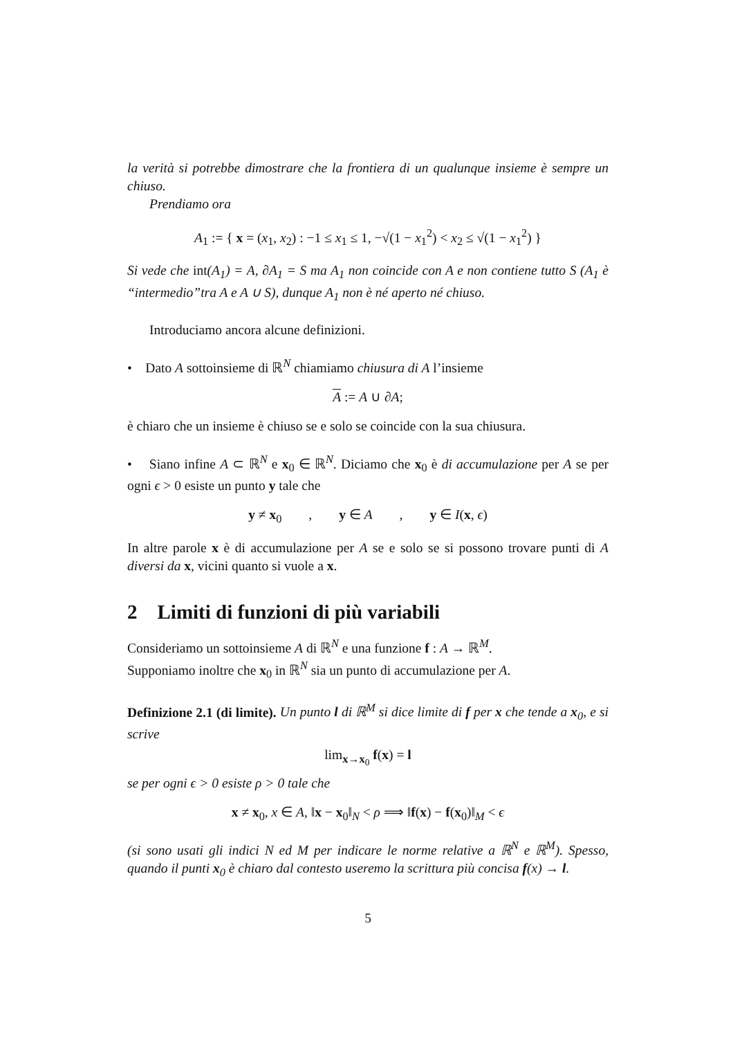la verità si potrebbe dimostrare che la frontiera di un qualunque insieme è sempre un chiuso.
Prendiamo ora
A<sub>1</sub> := { x = (x<sub>1</sub>, x<sub>2</sub>) : −1 ≤ x<sub>1</sub> ≤ 1, −√(1 − x<sub>1</sub><sup>2</sup>) < x<sub>2</sub> ≤ √(1 − x<sub>1</sub><sup>2</sup>) }
Si vede che int(A<sub>1</sub>) = A, ∂A<sub>1</sub> = S ma A<sub>1</sub> non coincide con A e non contiene tutto S (A<sub>1</sub> è “intermedio”tra A e A ∪ S), dunque A<sub>1</sub> non è né aperto né chiuso.
Introduciamo ancora alcune definizioni.
• Dato A sottoinsieme di ℝ<sup>N</sup> chiamiamo chiusura di A l’insieme
A := A ∪ ∂A;
è chiaro che un insieme è chiuso se e solo se coincide con la sua chiusura.
• Siano infine A ⊂ ℝ<sup>N</sup> e x<sub>0</sub> ∈ ℝ<sup>N</sup>. Diciamo che x<sub>0</sub> è di accumulazione per A se per ogni ϵ > 0 esiste un punto y tale che
y ≠ x<sub>0</sub> , y ∈ A , y ∈ I(x, ϵ)
In altre parole x è di accumulazione per A se e solo se si possono trovare punti di A diversi da x, vicini quanto si vuole a x.
2 Limiti di funzioni di più variabili
Consideriamo un sottoinsieme A di ℝ<sup>N</sup> e una funzione f : A → ℝ<sup>M</sup>.
Supponiamo inoltre che x<sub>0</sub> in ℝ<sup>N</sup> sia un punto di accumulazione per A.
Definizione 2.1 (di limite). Un punto l di ℝ<sup>M</sup> si dice limite di f per x che tende a x<sub>0</sub>, e si scrive
lim<sub>x→x<sub>0</sub></sub> f(x) = l
se per ogni ϵ > 0 esiste ρ > 0 tale che
x ≠ x<sub>0</sub>, x ∈ A, ‖x − x<sub>0</sub>‖<sub>N</sub> < ρ ⟹ ‖f(x) − f(x<sub>0</sub>)‖<sub>M</sub> < ϵ
(si sono usati gli indici N ed M per indicare le norme relative a ℝ<sup>N</sup> e ℝ<sup>M</sup>). Spesso, quando il punti x<sub>0</sub> è chiaro dal contesto useremo la scrittura più concisa f(x) → l.
5